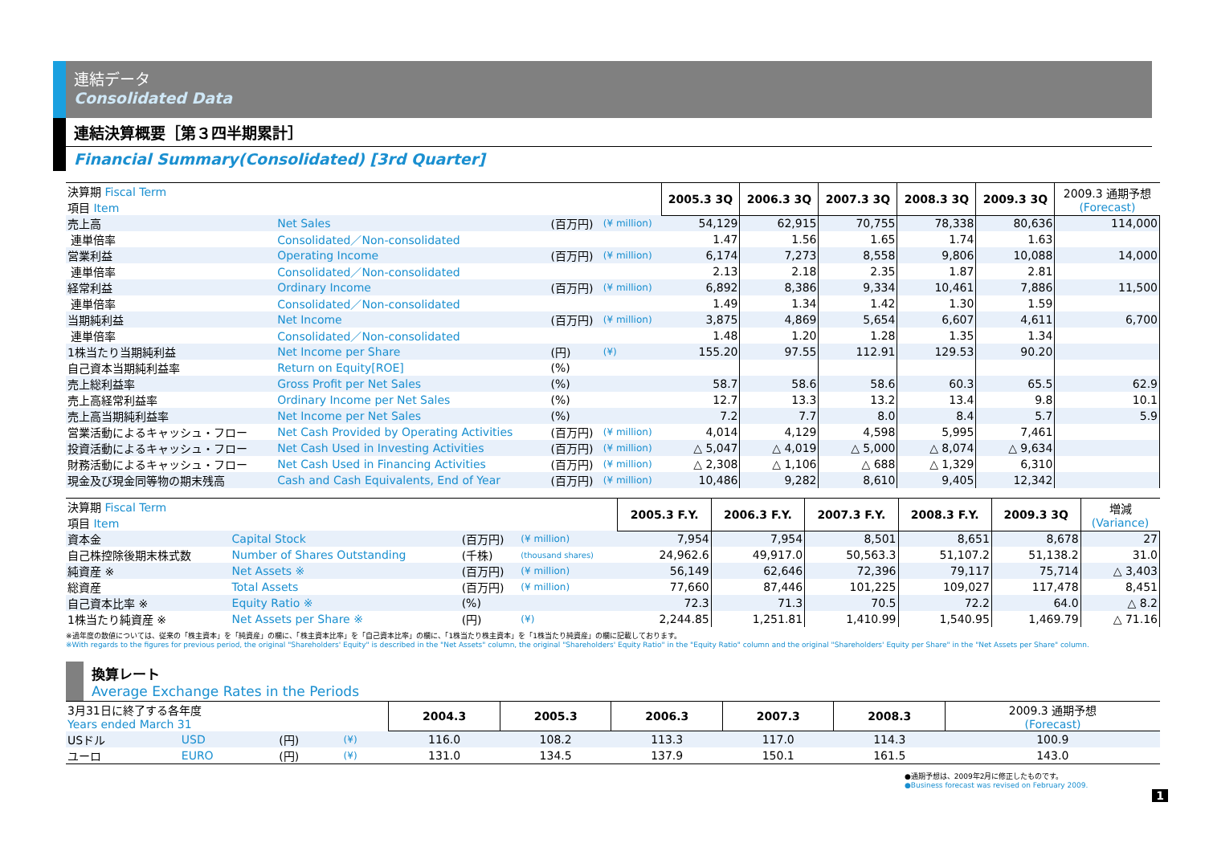連結データ
Consolidated Data
連結決算概要［第３四半期累計］
Financial Summary(Consolidated) [3rd Quarter]
| 決算期 Fiscal Term 項目 Item | | | | 2005.3 3Q | 2006.3 3Q | 2007.3 3Q | 2008.3 3Q | 2009.3 3Q | 2009.3 通期予想 (Forecast) |
| 売上高 | Net Sales | (百万円) | (¥ million) | 54,129 | 62,915 | 70,755 | 78,338 | 80,636 | 114,000 |
| 連単倍率 | Consolidated／Non-consolidated | | | 1.47 | 1.56 | 1.65 | 1.74 | 1.63 | |
| 営業利益 | Operating Income | (百万円) | (¥ million) | 6,174 | 7,273 | 8,558 | 9,806 | 10,088 | 14,000 |
| 連単倍率 | Consolidated／Non-consolidated | | | 2.13 | 2.18 | 2.35 | 1.87 | 2.81 | |
| 経常利益 | Ordinary Income | (百万円) | (¥ million) | 6,892 | 8,386 | 9,334 | 10,461 | 7,886 | 11,500 |
| 連単倍率 | Consolidated／Non-consolidated | | | 1.49 | 1.34 | 1.42 | 1.30 | 1.59 | |
| 当期純利益 | Net Income | (百万円) | (¥ million) | 3,875 | 4,869 | 5,654 | 6,607 | 4,611 | 6,700 |
| 連単倍率 | Consolidated／Non-consolidated | | | 1.48 | 1.20 | 1.28 | 1.35 | 1.34 | |
| 1株当たり当期純利益 | Net Income per Share | (円) | (¥) | 155.20 | 97.55 | 112.91 | 129.53 | 90.20 | |
| 自己資本当期純利益率 | Return on Equity[ROE] | (%) | | | | | | | |
| 売上総利益率 | Gross Profit per Net Sales | (%) | | 58.7 | 58.6 | 58.6 | 60.3 | 65.5 | 62.9 |
| 売上高経常利益率 | Ordinary Income per Net Sales | (%) | | 12.7 | 13.3 | 13.2 | 13.4 | 9.8 | 10.1 |
| 売上高当期純利益率 | Net Income per Net Sales | (%) | | 7.2 | 7.7 | 8.0 | 8.4 | 5.7 | 5.9 |
| 営業活動によるキャッシュ・フロー | Net Cash Provided by Operating Activities | (百万円) | (¥ million) | 4,014 | 4,129 | 4,598 | 5,995 | 7,461 | |
| 投資活動によるキャッシュ・フロー | Net Cash Used in Investing Activities | (百万円) | (¥ million) | △ 5,047 | △ 4,019 | △ 5,000 | △ 8,074 | △ 9,634 | |
| 財務活動によるキャッシュ・フロー | Net Cash Used in Financing Activities | (百万円) | (¥ million) | △ 2,308 | △ 1,106 | △ 688 | △ 1,329 | 6,310 | |
| 現金及び現金同等物の期末残高 | Cash and Cash Equivalents, End of Year | (百万円) | (¥ million) | 10,486 | 9,282 | 8,610 | 9,405 | 12,342 | |
| 決算期 Fiscal Term 項目 Item | | | | 2005.3 F.Y. | 2006.3 F.Y. | 2007.3 F.Y. | 2008.3 F.Y. | 2009.3 3Q | 増減 (Variance) |
| 資本金 | Capital Stock | (百万円) | (¥ million) | 7,954 | 7,954 | 8,501 | 8,651 | 8,678 | 27 |
| 自己株控除後期末株式数 | Number of Shares Outstanding | (千株) | (thousand shares) | 24,962.6 | 49,917.0 | 50,563.3 | 51,107.2 | 51,138.2 | 31.0 |
| 純資産 ※ | Net Assets ※ | (百万円) | (¥ million) | 56,149 | 62,646 | 72,396 | 79,117 | 75,714 | △ 3,403 |
| 総資産 | Total Assets | (百万円) | (¥ million) | 77,660 | 87,446 | 101,225 | 109,027 | 117,478 | 8,451 |
| 自己資本比率 ※ | Equity Ratio ※ | (%) | | 72.3 | 71.3 | 70.5 | 72.2 | 64.0 | △ 8.2 |
| 1株当たり純資産 ※ | Net Assets per Share ※ | (円) | (¥) | 2,244.85 | 1,251.81 | 1,410.99 | 1,540.95 | 1,469.79 | △ 71.16 |
※過年度の数値については、従来の「株主資本」を「純資産」の欄に、「株主資本比率」を「自己資本比率」の欄に、「1株当たり株主資本」を「1株当たり純資産」の欄に記載しております。
※With regards to the figures for previous period, the original "Shareholders' Equity" is described in the "Net Assets" column, the original "Shareholders' Equity Ratio" in the "Equity Ratio" column and the original "Shareholders' Equity per Share" in the "Net Assets per Share" column.
換算レート
Average Exchange Rates in the Periods
| 3月31日に終了する各年度 Years ended March 31 | | | | 2004.3 | 2005.3 | 2006.3 | 2007.3 | 2008.3 | 2009.3 通期予想 (Forecast) |
| USドル | USD | (円) | (¥) | 116.0 | 108.2 | 113.3 | 117.0 | 114.3 | 100.9 |
| ユーロ | EURO | (円) | (¥) | 131.0 | 134.5 | 137.9 | 150.1 | 161.5 | 143.0 |
●通期予想は、2009年2月に修正したものです。
●Business forecast was revised on February 2009.
1